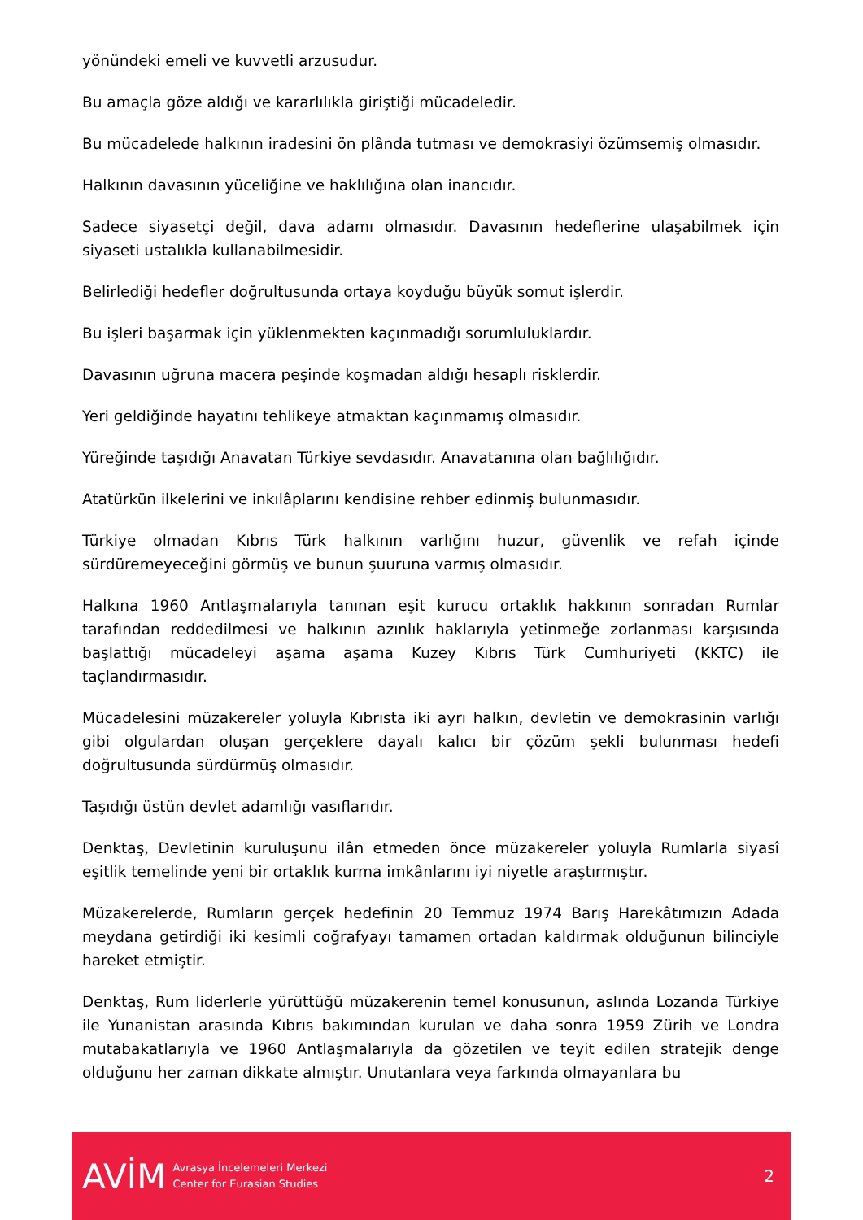yönündeki emeli ve kuvvetli arzusudur.
Bu amaçla göze aldığı ve kararlılıkla giriştiği mücadeledir.
Bu mücadelede halkının iradesini ön plânda tutması ve demokrasiyi özümsemiş olmasıdır.
Halkının davasının yüceliğine ve haklılığına olan inancıdır.
Sadece siyasetçi değil, dava adamı olmasıdır. Davasının hedeflerine ulaşabilmek için siyaseti ustalıkla kullanabilmesidir.
Belirlediği hedefler doğrultusunda ortaya koyduğu büyük somut işlerdir.
Bu işleri başarmak için yüklenmekten kaçınmadığı sorumluluklardır.
Davasının uğruna macera peşinde koşmadan aldığı hesaplı risklerdir.
Yeri geldiğinde hayatını tehlikeye atmaktan kaçınmamış olmasıdır.
Yüreğinde taşıdığı Anavatan Türkiye sevdasıdır. Anavatanına olan bağlılığıdır.
Atatürkün ilkelerini ve inkılâplarını kendisine rehber edinmiş bulunmasıdır.
Türkiye olmadan Kıbrıs Türk halkının varlığını huzur, güvenlik ve refah içinde sürdüremeyeceğini görmüş ve bunun şuuruna varmış olmasıdır.
Halkına 1960 Antlaşmalarıyla tanınan eşit kurucu ortaklık hakkının sonradan Rumlar tarafından reddedilmesi ve halkının azınlık haklarıyla yetinmeğe zorlanması karşısında başlattığı mücadeleyi aşama aşama Kuzey Kıbrıs Türk Cumhuriyeti (KKTC) ile taçlandırmasıdır.
Mücadelesini müzakereler yoluyla Kıbrısta iki ayrı halkın, devletin ve demokrasinin varlığı gibi olgulardan oluşan gerçeklere dayalı kalıcı bir çözüm şekli bulunması hedefi doğrultusunda sürdürmüş olmasıdır.
Taşıdığı üstün devlet adamlığı vasıflarıdır.
Denktaş, Devletinin kuruluşunu ilân etmeden önce müzakereler yoluyla Rumlarla siyasî eşitlik temelinde yeni bir ortaklık kurma imkânlarını iyi niyetle araştırmıştır.
Müzakerelerde, Rumların gerçek hedefinin 20 Temmuz 1974 Barış Harekâtımızın Adada meydana getirdiği iki kesimli coğrafyayı tamamen ortadan kaldırmak olduğunun bilinciyle hareket etmiştir.
Denktaş, Rum liderlerle yürüttüğü müzakerenin temel konusunun, aslında Lozanda Türkiye ile Yunanistan arasında Kıbrıs bakımından kurulan ve daha sonra 1959 Zürih ve Londra mutabakatlarıyla ve 1960 Antlaşmalarıyla da gözetilen ve teyit edilen stratejik denge olduğunu her zaman dikkate almıştır. Unutanlara veya farkında olmayanlara bu
AVİM
Avrasya İncelemeleri Merkezi
Center for Eurasian Studies
2